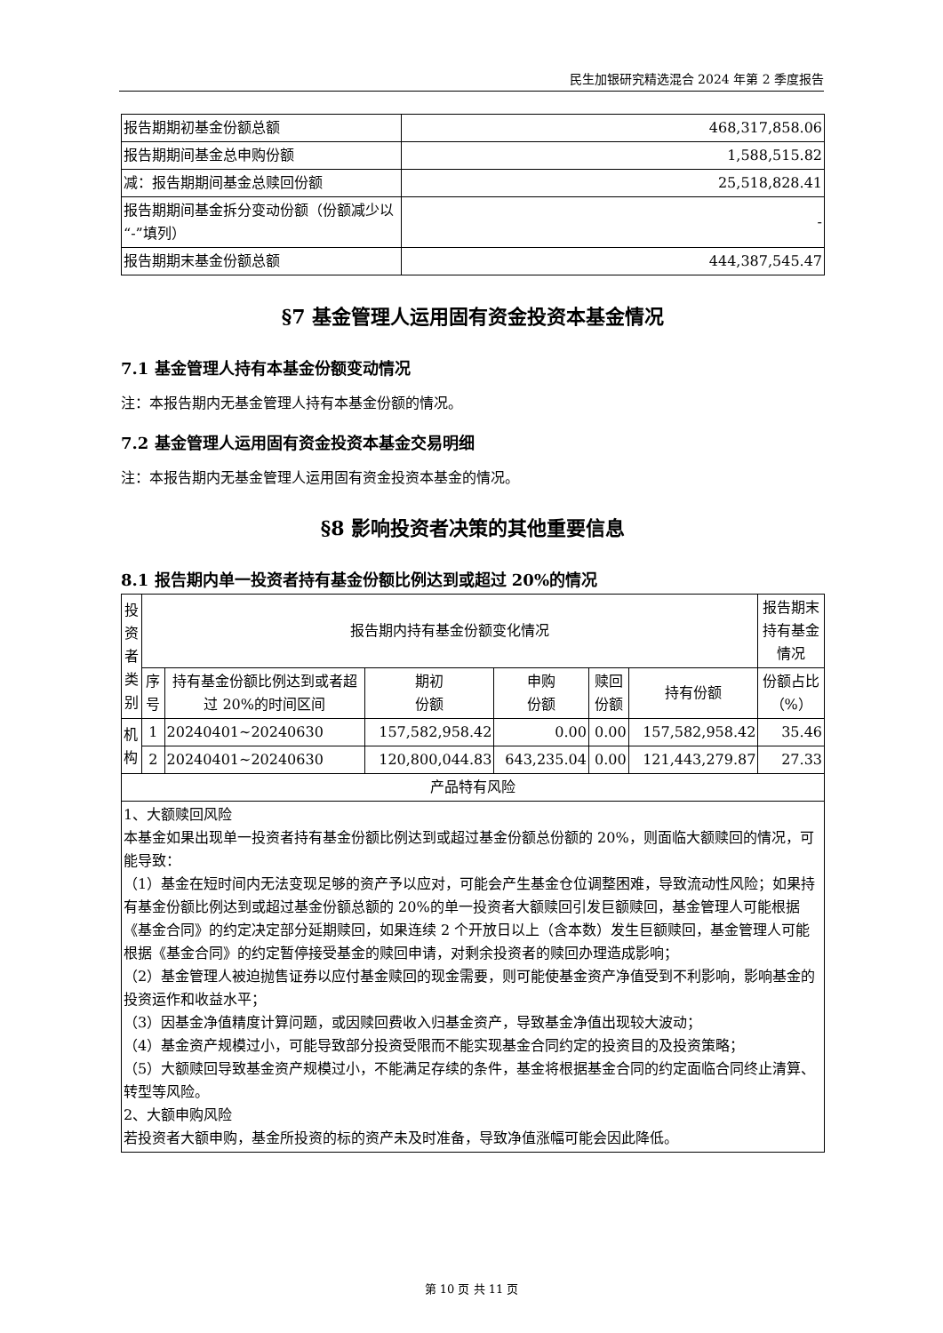民生加银研究精选混合 2024 年第 2 季度报告
| 报告期期初基金份额总额 | 468,317,858.06 |
| 报告期期间基金总申购份额 | 1,588,515.82 |
| 减：报告期期间基金总赎回份额 | 25,518,828.41 |
| 报告期期间基金拆分变动份额（份额减少以“-”填列） | - |
| 报告期期末基金份额总额 | 444,387,545.47 |
§7 基金管理人运用固有资金投资本基金情况
7.1 基金管理人持有本基金份额变动情况
注：本报告期内无基金管理人持有本基金份额的情况。
7.2 基金管理人运用固有资金投资本基金交易明细
注：本报告期内无基金管理人运用固有资金投资本基金的情况。
§8 影响投资者决策的其他重要信息
8.1 报告期内单一投资者持有基金份额比例达到或超过 20%的情况
| 投资者类别 | 报告期内持有基金份额变化情况 | | | | | | 报告期末持有基金情况 |
| --- | --- | --- | --- | --- | --- | --- | --- |
| | 序号 | 持有基金份额比例达到或者超过 20%的时间区间 | 期初 份额 | 申购 份额 | 赎回 份额 | 持有份额 | 份额占比（%） |
| 机构 | 1 | 20240401~20240630 | 157,582,958.42 | 0.00 | 0.00 | 157,582,958.42 | 35.46 |
| | 2 | 20240401~20240630 | 120,800,044.83 | 643,235.04 | 0.00 | 121,443,279.87 | 27.33 |
| 产品特有风险 | | | | | | | |
| 1、大额赎回风险 本基金如果出现单一投资者持有基金份额比例达到或超过基金份额总份额的 20%，则面临大额赎回的情况，可能导致： （1）基金在短时间内无法变现足够的资产予以应对，可能会产生基金仓位调整困难，导致流动性风险；如果持有基金份额比例达到或超过基金份额总额的 20%的单一投资者大额赎回引发巨额赎回，基金管理人可能根据《基金合同》的约定决定部分延期赎回，如果连续 2 个开放日以上（含本数）发生巨额赎回，基金管理人可能根据《基金合同》的约定暂停接受基金的赎回申请，对剩余投资者的赎回办理造成影响； （2）基金管理人被迫抛售证券以应付基金赎回的现金需要，则可能使基金资产净值受到不利影响，影响基金的投资运作和收益水平； （3）因基金净值精度计算问题，或因赎回费收入归基金资产，导致基金净值出现较大波动； （4）基金资产规模过小，可能导致部分投资受限而不能实现基金合同约定的投资目的及投资策略； （5）大额赎回导致基金资产规模过小，不能满足存续的条件，基金将根据基金合同的约定面临合同终止清算、转型等风险。 2、大额申购风险 若投资者大额申购，基金所投资的标的资产未及时准备，导致净值涨幅可能会因此降低。 | | | | | | | |
第 10 页 共 11 页